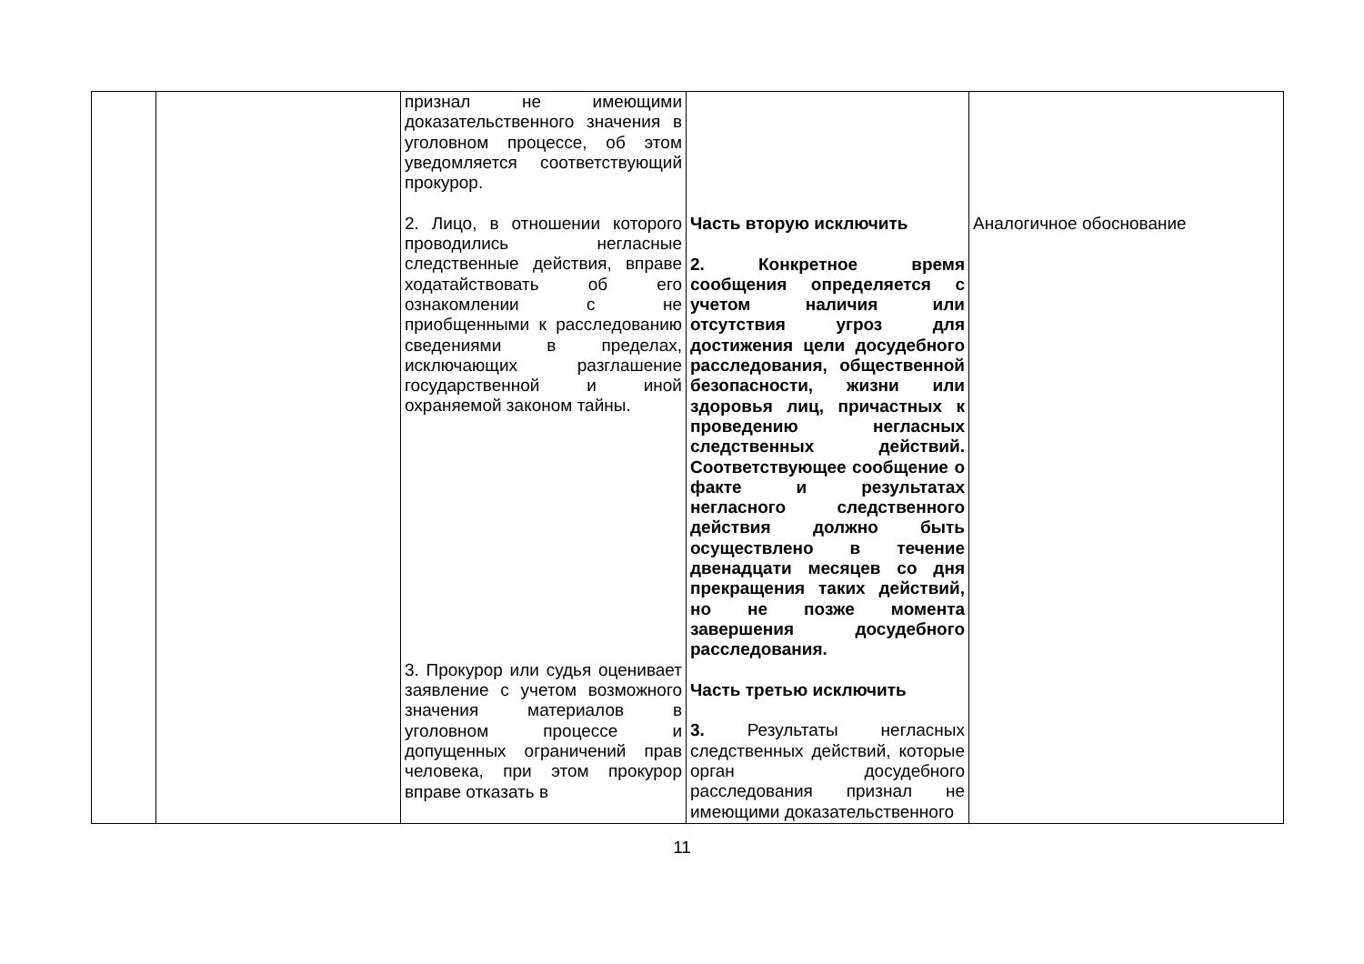| | | признал не имеющими доказательственного значения в уголовном процессе, об этом уведомляется соответствующий прокурор. 2. Лицо, в отношении которого проводились негласные следственные действия, вправе ходатайствовать об его ознакомлении с не приобщенными к расследованию сведениями в пределах, исключающих разглашение государственной и иной охраняемой законом тайны. 3. Прокурор или судья оценивает заявление с учетом возможного значения материалов в уголовном процессе и допущенных ограничений прав человека, при этом прокурор вправе отказать в | Часть вторую исключить 2. Конкретное время сообщения определяется с учетом наличия или отсутствия угроз для достижения цели досудебного расследования, общественной безопасности, жизни или здоровья лиц, причастных к проведению негласных следственных действий. Соответствующее сообщение о факте и результатах негласного следственного действия должно быть осуществлено в течение двенадцати месяцев со дня прекращения таких действий, но не позже момента завершения досудебного расследования. Часть третью исключить 3. Результаты негласных следственных действий, которые орган досудебного расследования признал не имеющими доказательственного | Аналогичное обоснование |
11